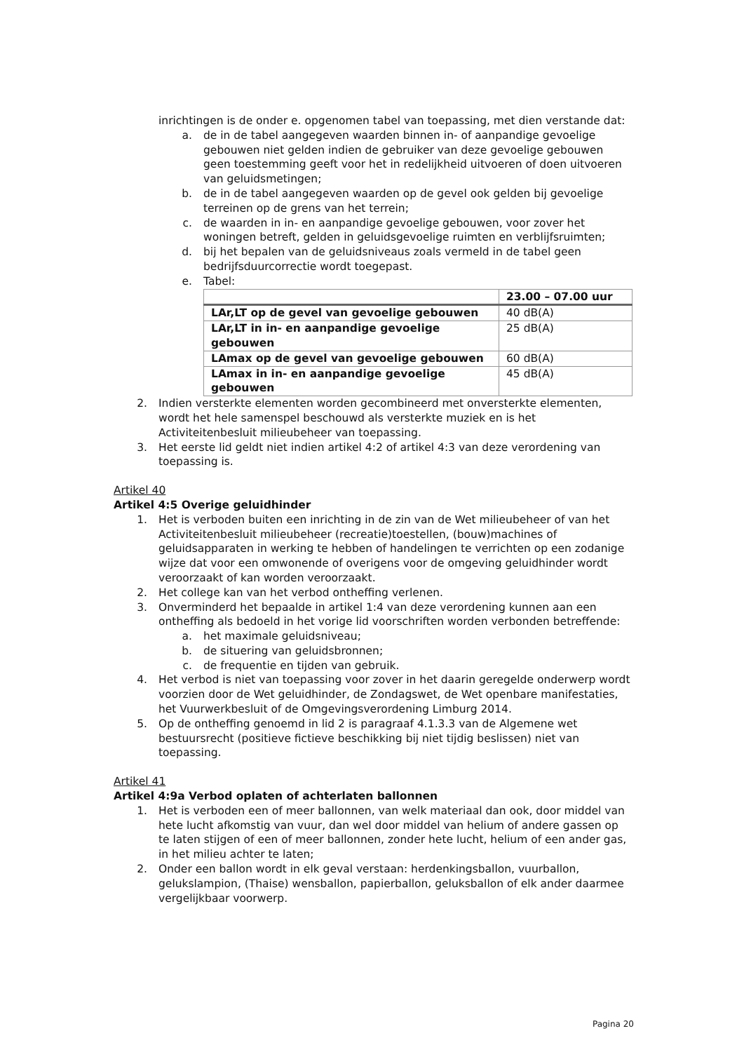inrichtingen is de onder e. opgenomen tabel van toepassing, met dien verstande dat:
a. de in de tabel aangegeven waarden binnen in- of aanpandige gevoelige gebouwen niet gelden indien de gebruiker van deze gevoelige gebouwen geen toestemming geeft voor het in redelijkheid uitvoeren of doen uitvoeren van geluidsmetingen;
b. de in de tabel aangegeven waarden op de gevel ook gelden bij gevoelige terreinen op de grens van het terrein;
c. de waarden in in- en aanpandige gevoelige gebouwen, voor zover het woningen betreft, gelden in geluidsgevoelige ruimten en verblijfsruimten;
d. bij het bepalen van de geluidsniveaus zoals vermeld in de tabel geen bedrijfsduurcorrectie wordt toegepast.
e. Tabel:
| | 23.00 – 07.00 uur |
| --- | --- |
| LAr,LT op de gevel van gevoelige gebouwen | 40 dB(A) |
| LAr,LT in in- en aanpandige gevoelige gebouwen | 25 dB(A) |
| LAmax op de gevel van gevoelige gebouwen | 60 dB(A) |
| LAmax in in- en aanpandige gevoelige gebouwen | 45 dB(A) |
2. Indien versterkte elementen worden gecombineerd met onversterkte elementen, wordt het hele samenspel beschouwd als versterkte muziek en is het Activiteitenbesluit milieubeheer van toepassing.
3. Het eerste lid geldt niet indien artikel 4:2 of artikel 4:3 van deze verordening van toepassing is.
Artikel 40
Artikel 4:5 Overige geluidhinder
1. Het is verboden buiten een inrichting in de zin van de Wet milieubeheer of van het Activiteitenbesluit milieubeheer (recreatie)toestellen, (bouw)machines of geluidsapparaten in werking te hebben of handelingen te verrichten op een zodanige wijze dat voor een omwonende of overigens voor de omgeving geluidhinder wordt veroorzaakt of kan worden veroorzaakt.
2. Het college kan van het verbod ontheffing verlenen.
3. Onverminderd het bepaalde in artikel 1:4 van deze verordening kunnen aan een ontheffing als bedoeld in het vorige lid voorschriften worden verbonden betreffende:
a. het maximale geluidsniveau;
b. de situering van geluidsbronnen;
c. de frequentie en tijden van gebruik.
4. Het verbod is niet van toepassing voor zover in het daarin geregelde onderwerp wordt voorzien door de Wet geluidhinder, de Zondagswet, de Wet openbare manifestaties, het Vuurwerkbesluit of de Omgevingsverordening Limburg 2014.
5. Op de ontheffing genoemd in lid 2 is paragraaf 4.1.3.3 van de Algemene wet bestuursrecht (positieve fictieve beschikking bij niet tijdig beslissen) niet van toepassing.
Artikel 41
Artikel 4:9a Verbod oplaten of achterlaten ballonnen
1. Het is verboden een of meer ballonnen, van welk materiaal dan ook, door middel van hete lucht afkomstig van vuur, dan wel door middel van helium of andere gassen op te laten stijgen of een of meer ballonnen, zonder hete lucht, helium of een ander gas, in het milieu achter te laten;
2. Onder een ballon wordt in elk geval verstaan: herdenkingsballon, vuurballon, gelukslampion, (Thaise) wensballon, papierballon, geluksballon of elk ander daarmee vergelijkbaar voorwerp.
Pagina 20